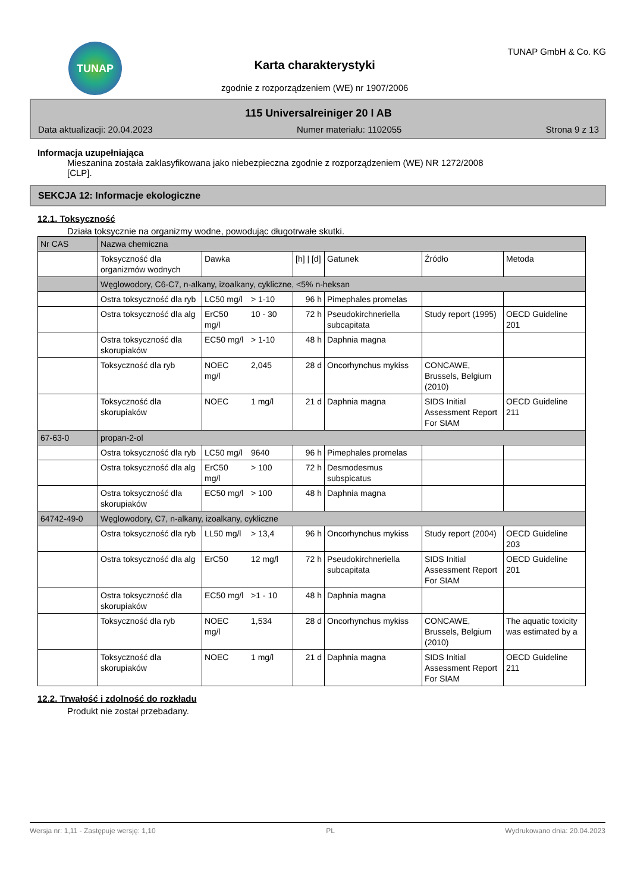TUNAP
Karta charakterystyki
zgodnie z rozporządzeniem (WE) nr 1907/2006
TUNAP GmbH & Co. KG
115 Universalreiniger 20 l AB
Data aktualizacji: 20.04.2023 Numer materiału: 1102055 Strona 9 z 13
Informacja uzupełniająca
Mieszanina została zaklasyfikowana jako niebezpieczna zgodnie z rozporządzeniem (WE) NR 1272/2008
[CLP].
SEKCJA 12: Informacje ekologiczne
12.1. Toksyczność
Działa toksycznie na organizmy wodne, powodując długotrwałe skutki.
| Nr CAS | Nazwa chemiczna | | | | | | |
| | Toksyczność dla organizmów wodnych | Dawka | | [h] / [d] | Gatunek | Źródło | Metoda |
| | Węglowodory, C6-C7, n-alkany, izoalkany, cykliczne, <5% n-heksan | | | | | | |
| | Ostra toksyczność dla ryb | LC50 mg/l | > 1-10 | 96 h | Pimephales promelas | | |
| | Ostra toksyczność dla alg | ErC50 mg/l | 10 - 30 | 72 h | Pseudokirchneriella subcapitata | Study report (1995) | OECD Guideline 201 |
| | Ostra toksyczność dla skorupiaków | EC50 mg/l | > 1-10 | 48 h | Daphnia magna | | |
| | Toksyczność dla ryb | NOEC mg/l | 2,045 | 28 d | Oncorhynchus mykiss | CONCAWE, Brussels, Belgium (2010) | |
| | Toksyczność dla skorupiaków | NOEC | 1 mg/l | 21 d | Daphnia magna | SIDS Initial Assessment Report For SIAM | OECD Guideline 211 |
| 67-63-0 | propan-2-ol | | | | | | |
| | Ostra toksyczność dla ryb | LC50 mg/l | 9640 | 96 h | Pimephales promelas | | |
| | Ostra toksyczność dla alg | ErC50 mg/l | > 100 | 72 h | Desmodesmus subspicatus | | |
| | Ostra toksyczność dla skorupiaków | EC50 mg/l | > 100 | 48 h | Daphnia magna | | |
| 64742-49-0 | Węglowodory, C7, n-alkany, izoalkany, cykliczne | | | | | | |
| | Ostra toksyczność dla ryb | LL50 mg/l | > 13,4 | 96 h | Oncorhynchus mykiss | Study report (2004) | OECD Guideline 203 |
| | Ostra toksyczność dla alg | ErC50 | 12 mg/l | 72 h | Pseudokirchneriella subcapitata | SIDS Initial Assessment Report For SIAM | OECD Guideline 201 |
| | Ostra toksyczność dla skorupiaków | EC50 mg/l | >1 - 10 | 48 h | Daphnia magna | | |
| | Toksyczność dla ryb | NOEC mg/l | 1,534 | 28 d | Oncorhynchus mykiss | CONCAWE, Brussels, Belgium (2010) | The aquatic toxicity was estimated by a |
| | Toksyczność dla skorupiaków | NOEC | 1 mg/l | 21 d | Daphnia magna | SIDS Initial Assessment Report For SIAM | OECD Guideline 211 |
12.2. Trwałość i zdolność do rozkładu
Produkt nie został przebadany.
Wersja nr: 1,11 - Zastępuje wersję: 1,10 PL Wydrukowano dnia: 20.04.2023